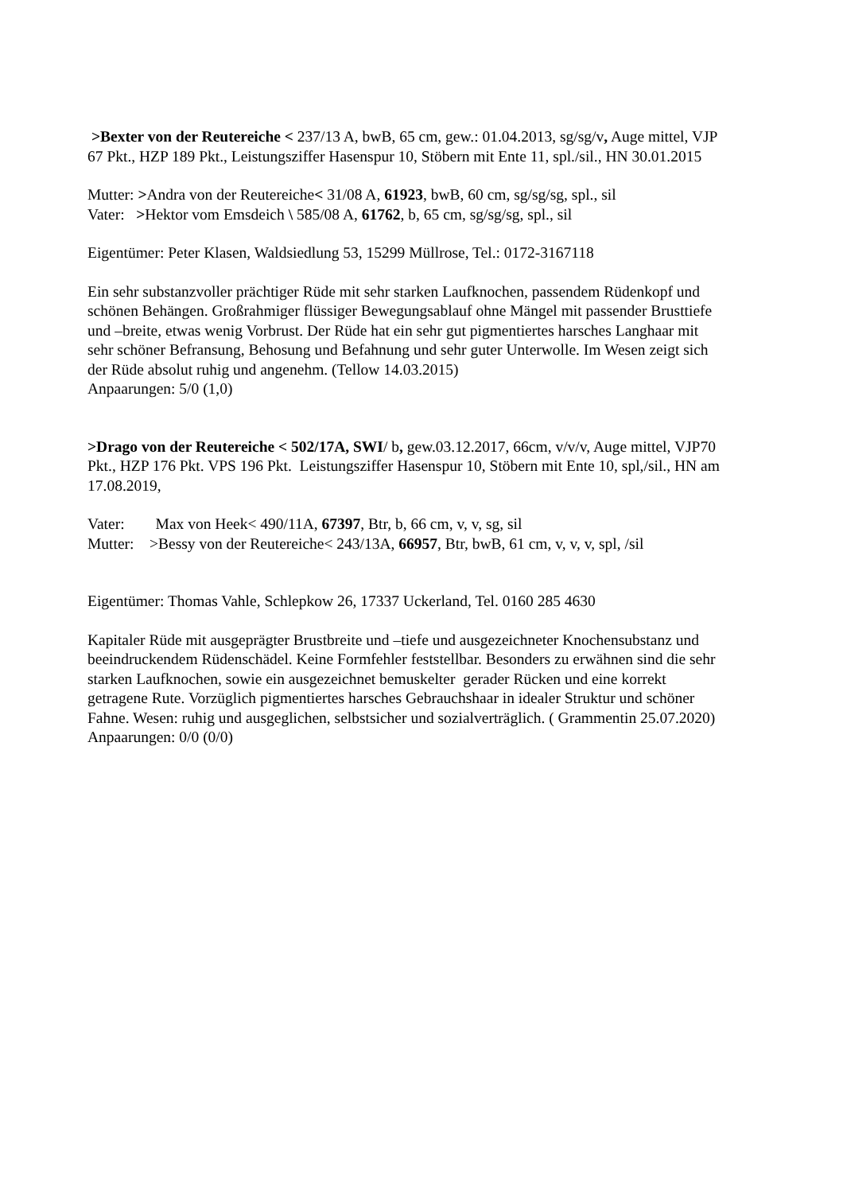>Bexter von der Reutereiche < 237/13 A, bwB, 65 cm, gew.: 01.04.2013, sg/sg/v, Auge mittel, VJP 67 Pkt., HZP 189 Pkt., Leistungsziffer Hasenspur 10, Stöbern mit Ente 11, spl./sil., HN 30.01.2015
Mutter: >Andra von der Reutereiche< 31/08 A, 61923, bwB, 60 cm, sg/sg/sg, spl., sil
Vater: >Hektor vom Emsdeich \ 585/08 A, 61762, b, 65 cm, sg/sg/sg, spl., sil
Eigentümer: Peter Klasen, Waldsiedlung 53, 15299 Müllrose, Tel.: 0172-3167118
Ein sehr substanzvoller prächtiger Rüde mit sehr starken Laufknochen, passendem Rüdenkopf und schönen Behängen. Großrahmiger flüssiger Bewegungsablauf ohne Mängel mit passender Brusttiefe und –breite, etwas wenig Vorbrust. Der Rüde hat ein sehr gut pigmentiertes harsches Langhaar mit sehr schöner Befransung, Behosung und Befahnung und sehr guter Unterwolle. Im Wesen zeigt sich der Rüde absolut ruhig und angenehm. (Tellow 14.03.2015)
Anpaarungen: 5/0 (1,0)
>Drago von der Reutereiche < 502/17A, SWI/ b, gew.03.12.2017, 66cm, v/v/v, Auge mittel, VJP70 Pkt., HZP 176 Pkt. VPS 196 Pkt. Leistungsziffer Hasenspur 10, Stöbern mit Ente 10, spl,/sil., HN am 17.08.2019,
Vater: Max von Heek< 490/11A, 67397, Btr, b, 66 cm, v, v, sg, sil
Mutter: >Bessy von der Reutereiche< 243/13A, 66957, Btr, bwB, 61 cm, v, v, v, spl, /sil
Eigentümer: Thomas Vahle, Schlepkow 26, 17337 Uckerland, Tel. 0160 285 4630
Kapitaler Rüde mit ausgeprägter Brustbreite und –tiefe und ausgezeichneter Knochensubstanz und beeindruckendem Rüdenschädel. Keine Formfehler feststellbar. Besonders zu erwähnen sind die sehr starken Laufknochen, sowie ein ausgezeichnet bemuskelter gerader Rücken und eine korrekt getragene Rute. Vorzüglich pigmentiertes harsches Gebrauchshaar in idealer Struktur und schöner Fahne. Wesen: ruhig und ausgeglichen, selbstsicher und sozialverträglich. ( Grammentin 25.07.2020)
Anpaarungen: 0/0 (0/0)